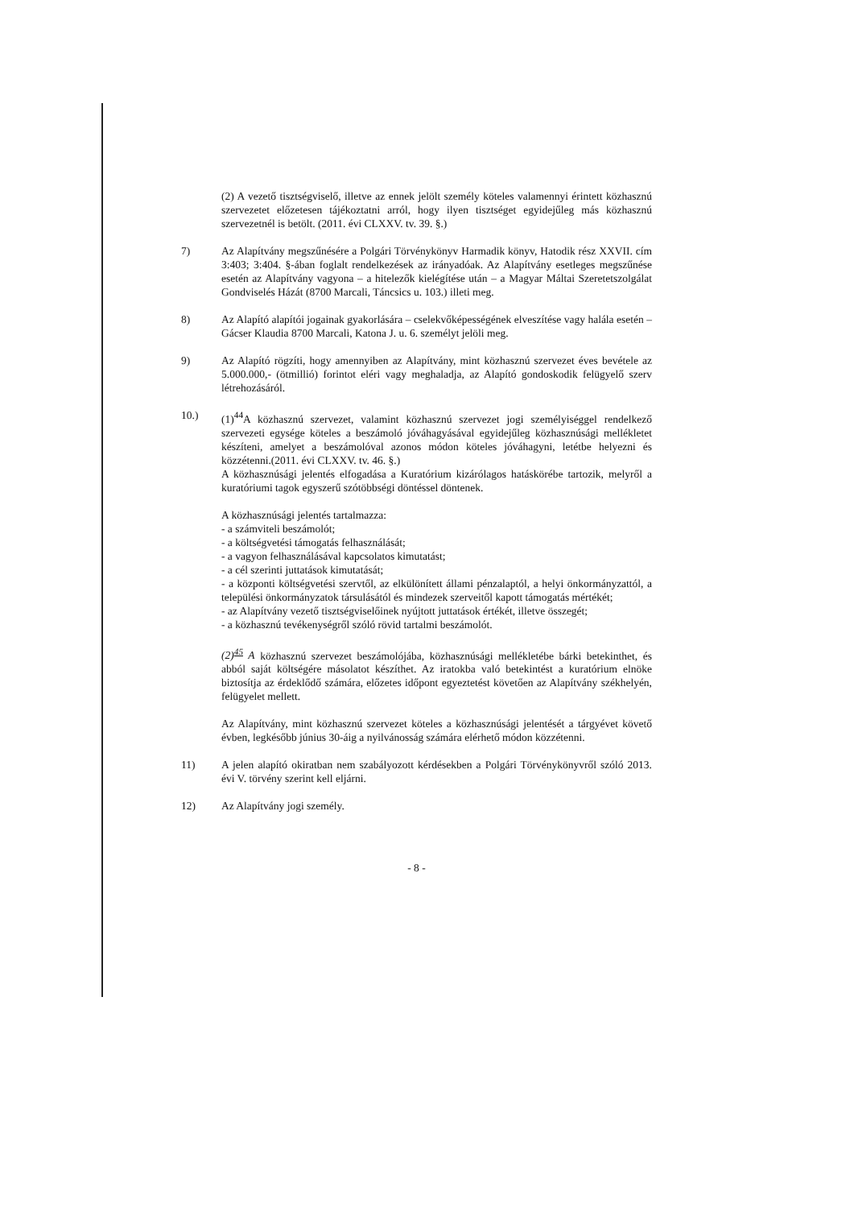(2) A vezető tisztségviselő, illetve az ennek jelölt személy köteles valamennyi érintett közhasznú szervezetet előzetesen tájékoztatni arról, hogy ilyen tisztséget egyidejűleg más közhasznú szervezetnél is betölt. (2011. évi CLXXV. tv. 39. §.)
7) Az Alapítvány megszűnésére a Polgári Törvénykönyv Harmadik könyv, Hatodik rész XXVII. cím 3:403; 3:404. §-ában foglalt rendelkezések az irányadóak. Az Alapítvány esetleges megszűnése esetén az Alapítvány vagyona – a hitelezők kielégítése után – a Magyar Máltai Szeretetszolgálat Gondviselés Házát (8700 Marcali, Táncsics u. 103.) illeti meg.
8) Az Alapító alapítói jogainak gyakorlására – cselekvőképességének elveszítése vagy halála esetén – Gácser Klaudia 8700 Marcali, Katona J. u. 6. személyt jelöli meg.
9) Az Alapító rögzíti, hogy amennyiben az Alapítvány, mint közhasznú szervezet éves bevétele az 5.000.000,- (ötmillió) forintot eléri vagy meghaladja, az Alapító gondoskodik felügyelő szerv létrehozásáról.
10.) (1)<sup>44</sup>A közhasznú szervezet, valamint közhasznú szervezet jogi személyiséggel rendelkező szervezeti egysége köteles a beszámoló jóváhagyásával egyidejűleg közhasznúsági mellékletet készíteni, amelyet a beszámolóval azonos módon köteles jóváhagyni, letétbe helyezni és közzétenni.(2011. évi CLXXV. tv. 46. §.)
A közhasznúsági jelentés elfogadása a Kuratórium kizárólagos hatáskörébe tartozik, melyről a kuratóriumi tagok egyszerű szótöbbségi döntéssel döntenek.
A közhasznúsági jelentés tartalmazza:
- a számviteli beszámolót;
- a költségvetési támogatás felhasználását;
- a vagyon felhasználásával kapcsolatos kimutatást;
- a cél szerinti juttatások kimutatását;
- a központi költségvetési szervtől, az elkülönített állami pénzalaptól, a helyi önkormányzattól, a települési önkormányzatok társulásától és mindezek szerveitől kapott támogatás mértékét;
- az Alapítvány vezető tisztségviselőinek nyújtott juttatások értékét, illetve összegét;
- a közhasznú tevékenységről szóló rövid tartalmi beszámolót.
(2)<sup>45</sup> A közhasznú szervezet beszámolójába, közhasznúsági mellékletébe bárki betekinthet, és abból saját költségére másolatot készíthet. Az iratokba való betekintést a kuratórium elnöke biztosítja az érdeklődő számára, előzetes időpont egyeztetést követően az Alapítvány székhelyén, felügyelet mellett.
Az Alapítvány, mint közhasznú szervezet köteles a közhasznúsági jelentését a tárgyévet követő évben, legkésőbb június 30-áig a nyilvánosság számára elérhető módon közzétenni.
11) A jelen alapító okiratban nem szabályozott kérdésekben a Polgári Törvénykönyvről szóló 2013. évi V. törvény szerint kell eljárni.
12) Az Alapítvány jogi személy.
- 8 -